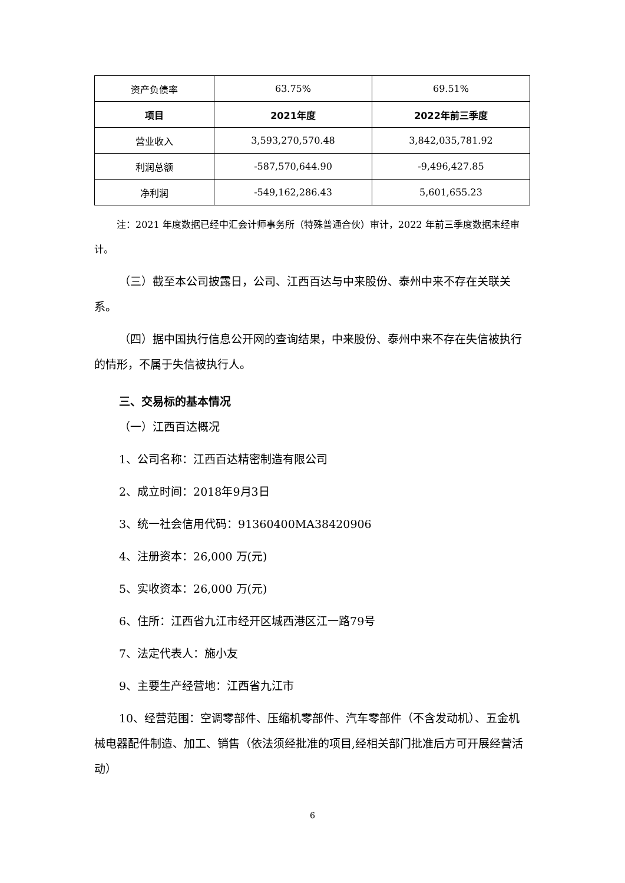| 资产负债率 | 63.75% | 69.51% |
| 项目 | 2021年度 | 2022年前三季度 |
| 营业收入 | 3,593,270,570.48 | 3,842,035,781.92 |
| 利润总额 | -587,570,644.90 | -9,496,427.85 |
| 净利润 | -549,162,286.43 | 5,601,655.23 |
注：2021 年度数据已经中汇会计师事务所（特殊普通合伙）审计，2022 年前三季度数据未经审计。
（三）截至本公司披露日，公司、江西百达与中来股份、泰州中来不存在关联关系。
（四）据中国执行信息公开网的查询结果，中来股份、泰州中来不存在失信被执行的情形，不属于失信被执行人。
三、交易标的基本情况
（一）江西百达概况
1、公司名称：江西百达精密制造有限公司
2、成立时间：2018年9月3日
3、统一社会信用代码：91360400MA38420906
4、注册资本：26,000 万(元)
5、实收资本：26,000 万(元)
6、住所：江西省九江市经开区城西港区江一路79号
7、法定代表人：施小友
9、主要生产经营地：江西省九江市
10、经营范围：空调零部件、压缩机零部件、汽车零部件（不含发动机）、五金机械电器配件制造、加工、销售（依法须经批准的项目,经相关部门批准后方可开展经营活动）
6